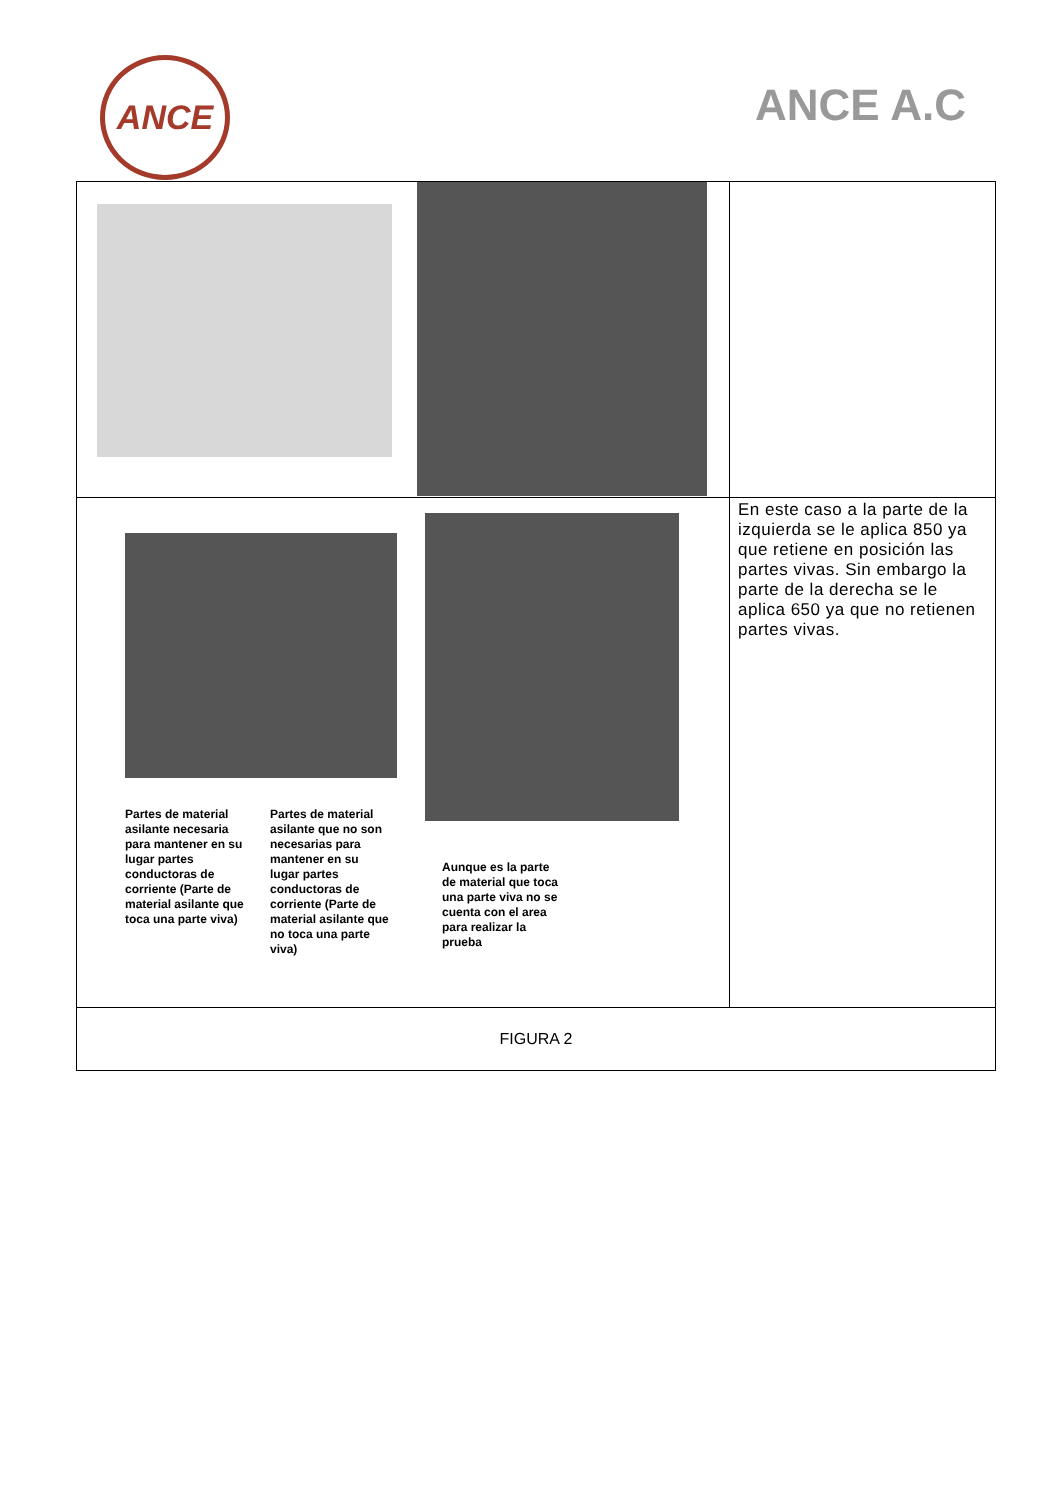ANCE
ANCE A.C
| Partes de material asilante necesaria para mantener en su lugar partes conductoras de corriente (Parte de material asilante que toca una parte viva) Partes de material asilante que no son necesarias para mantener en su lugar partes conductoras de corriente (Parte de material asilante que no toca una parte viva) Aunque es la parte de material que toca una parte viva no se cuenta con el area para realizar la prueba | En este caso a la parte de la izquierda se le aplica 850 ya que retiene en posición las partes vivas. Sin embargo la parte de la derecha se le aplica 650 ya que no retienen partes vivas. |
| FIGURA 2 | |